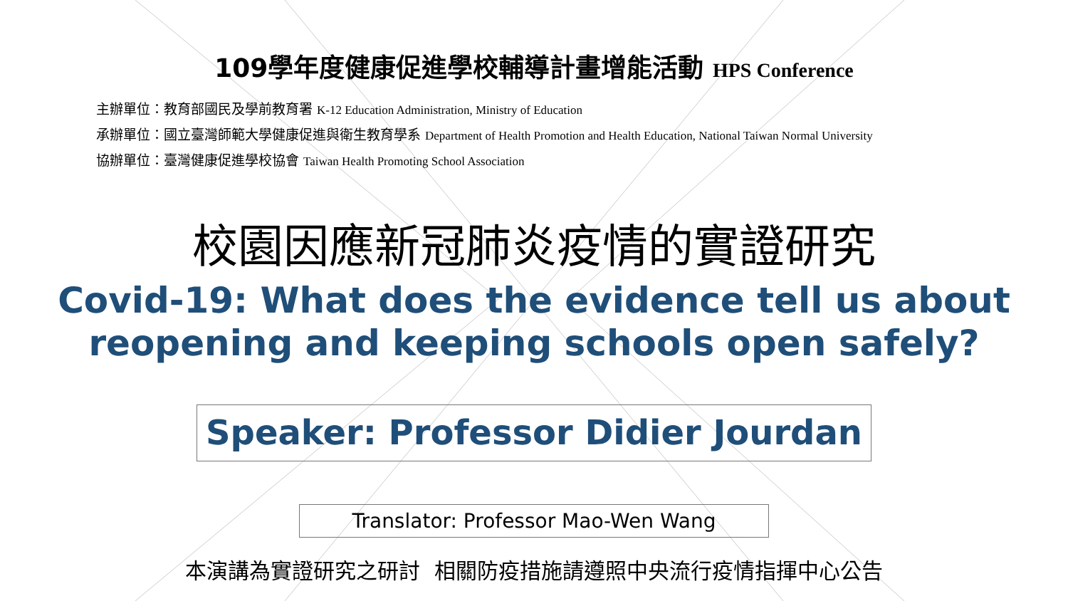109學年度健康促進學校輔導計畫增能活動 HPS Conference
主辦單位：教育部國民及學前教育署 K-12 Education Administration, Ministry of Education
承辦單位：國立臺灣師範大學健康促進與衛生教育學系 Department of Health Promotion and Health Education, National Taiwan Normal University
協辦單位：臺灣健康促進學校協會 Taiwan Health Promoting School Association
校園因應新冠肺炎疫情的實證研究
Covid-19: What does the evidence tell us about
reopening and keeping schools open safely?
Speaker: Professor Didier Jourdan
Translator: Professor Mao-Wen Wang
本演講為實證研究之研討 相關防疫措施請遵照中央流行疫情指揮中心公告